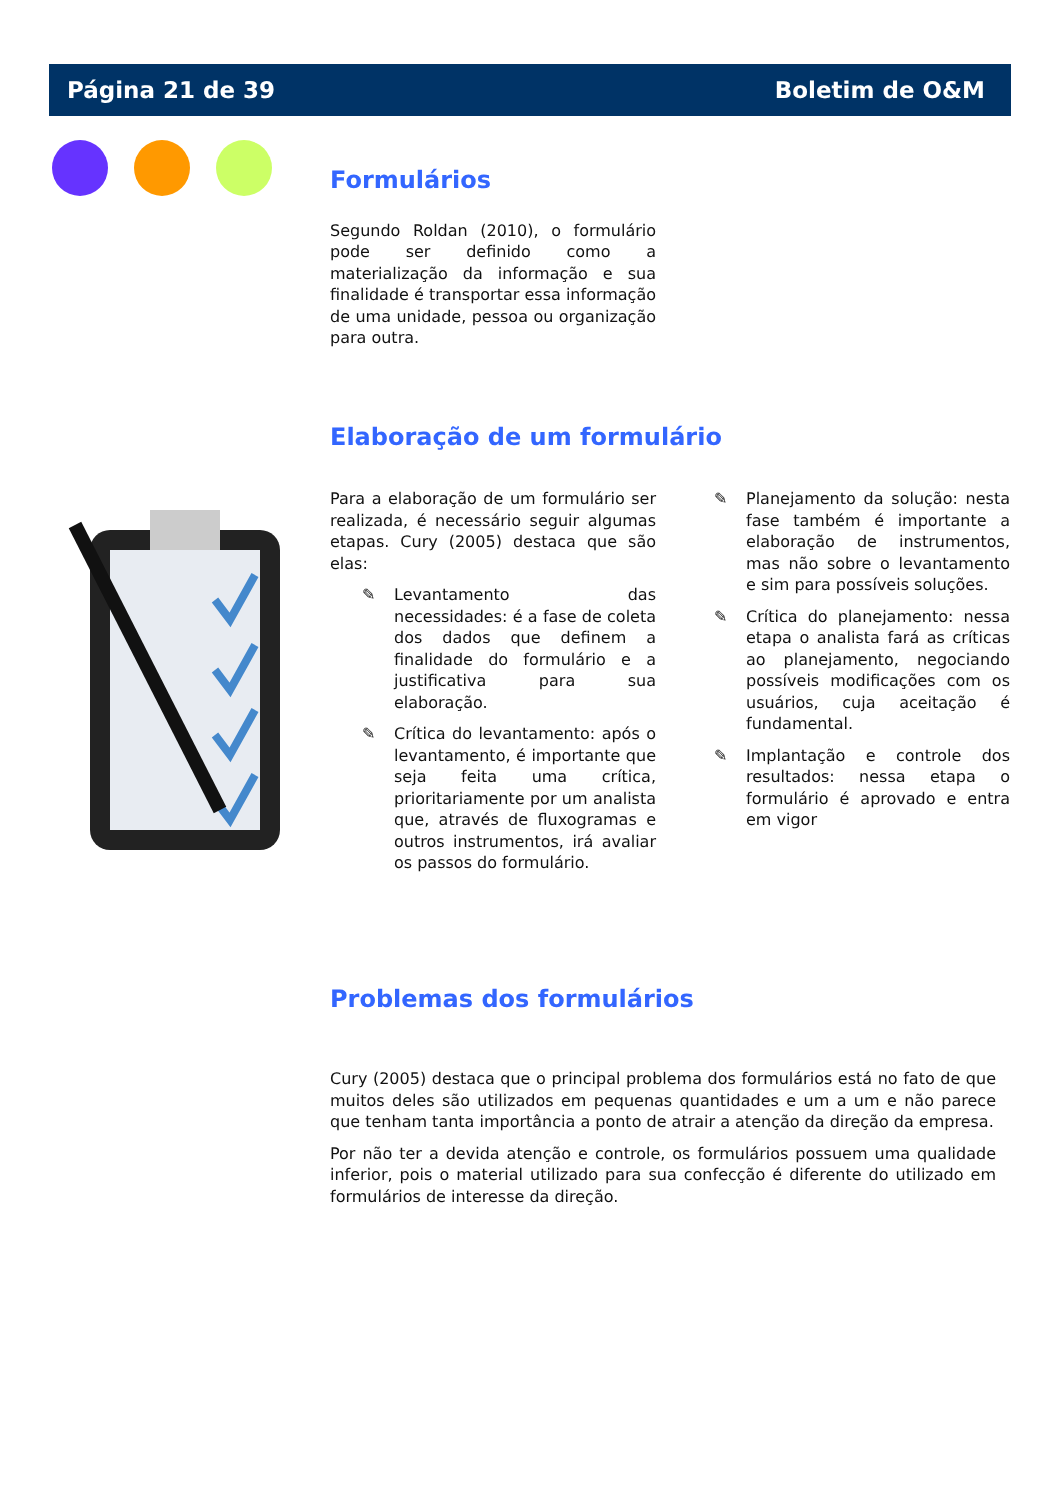Página 21 de 39 Boletim de O&M
Formulários
Segundo Roldan (2010), o formulário pode ser definido como a materialização da informação e sua finalidade é transportar essa informação de uma unidade, pessoa ou organização para outra.
Elaboração de um formulário
Para a elaboração de um formulário ser realizada, é necessário seguir algumas etapas. Cury (2005) destaca que são elas:
✎ Levantamento das necessidades: é a fase de coleta dos dados que definem a finalidade do formulário e a justificativa para sua elaboração.
✎ Crítica do levantamento: após o levantamento, é importante que seja feita uma crítica, prioritariamente por um analista que, através de fluxogramas e outros instrumentos, irá avaliar os passos do formulário.
✎ Planejamento da solução: nesta fase também é importante a elaboração de instrumentos, mas não sobre o levantamento e sim para possíveis soluções.
✎ Crítica do planejamento: nessa etapa o analista fará as críticas ao planejamento, negociando possíveis modificações com os usuários, cuja aceitação é fundamental.
✎ Implantação e controle dos resultados: nessa etapa o formulário é aprovado e entra em vigor
Problemas dos formulários
Cury (2005) destaca que o principal problema dos formulários está no fato de que muitos deles são utilizados em pequenas quantidades e um a um e não parece que tenham tanta importância a ponto de atrair a atenção da direção da empresa.
Por não ter a devida atenção e controle, os formulários possuem uma qualidade inferior, pois o material utilizado para sua confecção é diferente do utilizado em formulários de interesse da direção.